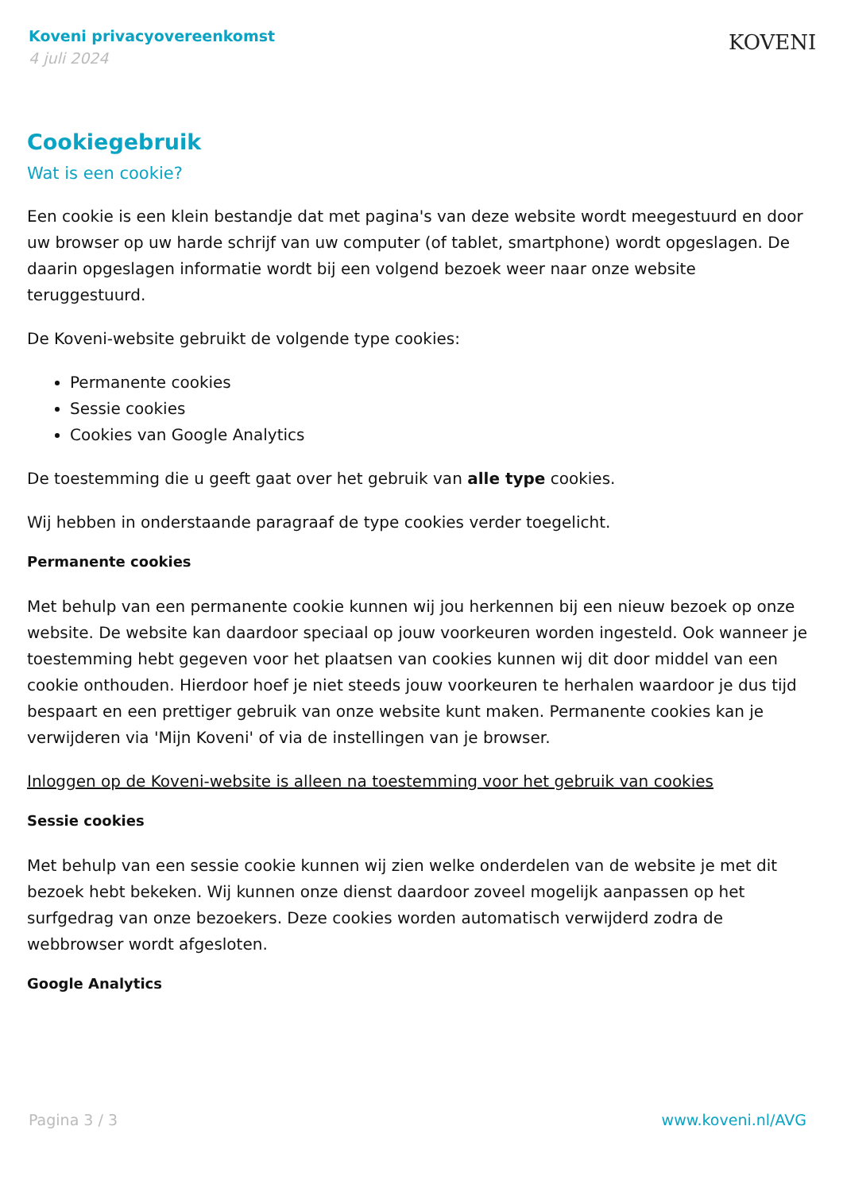Koveni privacyovereenkomst
4 juli 2024
KOVENI
Cookiegebruik
Wat is een cookie?
Een cookie is een klein bestandje dat met pagina's van deze website wordt meegestuurd en door uw browser op uw harde schrijf van uw computer (of tablet, smartphone) wordt opgeslagen. De daarin opgeslagen informatie wordt bij een volgend bezoek weer naar onze website teruggestuurd.
De Koveni-website gebruikt de volgende type cookies:
Permanente cookies
Sessie cookies
Cookies van Google Analytics
De toestemming die u geeft gaat over het gebruik van alle type cookies.
Wij hebben in onderstaande paragraaf de type cookies verder toegelicht.
Permanente cookies
Met behulp van een permanente cookie kunnen wij jou herkennen bij een nieuw bezoek op onze website. De website kan daardoor speciaal op jouw voorkeuren worden ingesteld. Ook wanneer je toestemming hebt gegeven voor het plaatsen van cookies kunnen wij dit door middel van een cookie onthouden. Hierdoor hoef je niet steeds jouw voorkeuren te herhalen waardoor je dus tijd bespaart en een prettiger gebruik van onze website kunt maken. Permanente cookies kan je verwijderen via 'Mijn Koveni' of via de instellingen van je browser.
Inloggen op de Koveni-website is alleen na toestemming voor het gebruik van cookies
Sessie cookies
Met behulp van een sessie cookie kunnen wij zien welke onderdelen van de website je met dit bezoek hebt bekeken. Wij kunnen onze dienst daardoor zoveel mogelijk aanpassen op het surfgedrag van onze bezoekers. Deze cookies worden automatisch verwijderd zodra de webbrowser wordt afgesloten.
Google Analytics
Pagina 3 / 3 www.koveni.nl/AVG